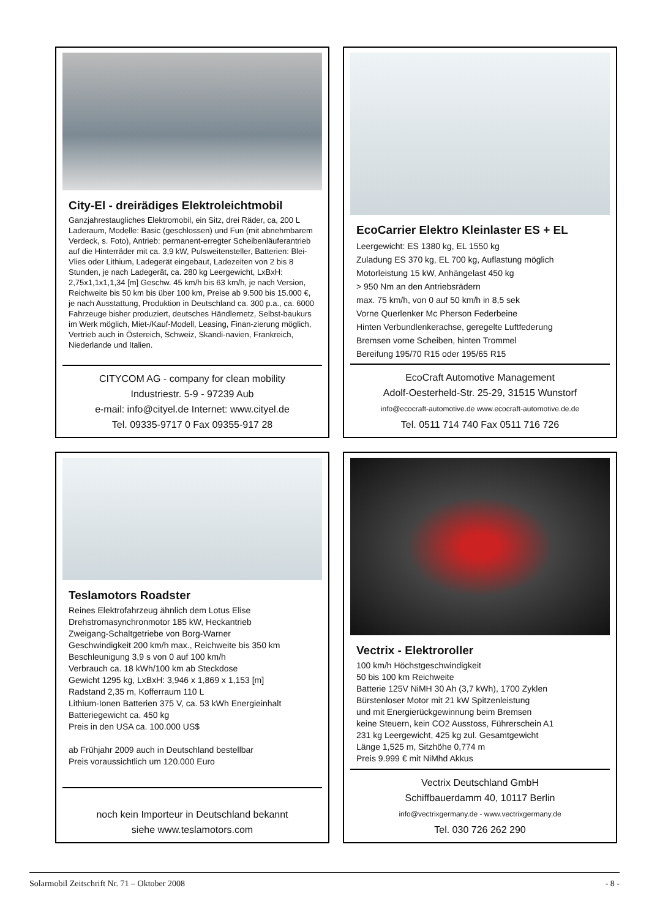City-El - dreirädiges Elektroleichtmobil
Ganzjahrestaugliches Elektromobil, ein Sitz, drei Räder, ca, 200 L Laderaum, Modelle: Basic (geschlossen) und Fun (mit abnehmbarem Verdeck, s. Foto), Antrieb: permanent-erregter Scheibenläuferantrieb auf die Hinterräder mit ca. 3,9 kW, Pulsweitensteller, Batterien: Blei-Vlies oder Lithium, Ladegerät eingebaut, Ladezeiten von 2 bis 8 Stunden, je nach Ladegerät, ca. 280 kg Leergewicht, LxBxH: 2,75x1,1x1,1,34 [m] Geschw. 45 km/h bis 63 km/h, je nach Version, Reichweite bis 50 km bis über 100 km, Preise ab 9.500 bis 15.000 €, je nach Ausstattung, Produktion in Deutschland ca. 300 p.a., ca. 6000 Fahrzeuge bisher produziert, deutsches Händlernetz, Selbst-baukurs im Werk möglich, Miet-/Kauf-Modell, Leasing, Finan-zierung möglich, Vertrieb auch in Östereich, Schweiz, Skandi-navien, Frankreich, Niederlande und Italien.
CITYCOM AG - company for clean mobility
Industriestr. 5-9 - 97239 Aub
e-mail: info@cityel.de Internet: www.cityel.de
Tel. 09335-9717 0 Fax 09355-917 28
EcoCarrier Elektro Kleinlaster ES + EL
Leergewicht: ES 1380 kg, EL 1550 kg
Zuladung ES 370 kg, EL 700 kg, Auflastung möglich
Motorleistung 15 kW, Anhängelast 450 kg
> 950 Nm an den Antriebsrädern
max. 75 km/h, von 0 auf 50 km/h in 8,5 sek
Vorne Querlenker Mc Pherson Federbeine
Hinten Verbundlenkerachse, geregelte Luftfederung
Bremsen vorne Scheiben, hinten Trommel
Bereifung 195/70 R15 oder 195/65 R15
EcoCraft Automotive Management
Adolf-Oesterheld-Str. 25-29, 31515 Wunstorf
info@ecocraft-automotive.de www.ecocraft-automotive.de.de
Tel. 0511 714 740 Fax 0511 716 726
Teslamotors Roadster
Reines Elektrofahrzeug ähnlich dem Lotus Elise
Drehstromasynchronmotor 185 kW, Heckantrieb
Zweigang-Schaltgetriebe von Borg-Warner
Geschwindigkeit 200 km/h max., Reichweite bis 350 km
Beschleunigung 3,9 s von 0 auf 100 km/h
Verbrauch ca. 18 kWh/100 km ab Steckdose
Gewicht 1295 kg, LxBxH: 3,946 x 1,869 x 1,153 [m]
Radstand 2,35 m, Kofferraum 110 L
Lithium-Ionen Batterien 375 V, ca. 53 kWh Energieinhalt
Batteriegewicht ca. 450 kg
Preis in den USA ca. 100.000 US$
ab Frühjahr 2009 auch in Deutschland bestellbar
Preis voraussichtlich um 120.000 Euro
noch kein Importeur in Deutschland bekannt
siehe www.teslamotors.com
Vectrix - Elektroroller
100 km/h Höchstgeschwindigkeit
50 bis 100 km Reichweite
Batterie 125V NiMH 30 Ah (3,7 kWh), 1700 Zyklen
Bürstenloser Motor mit 21 kW Spitzenleistung
und mit Energierückgewinnung beim Bremsen
keine Steuern, kein CO2 Ausstoss, Führerschein A1
231 kg Leergewicht, 425 kg zul. Gesamtgewicht
Länge 1,525 m, Sitzhöhe 0,774 m
Preis 9.999 € mit NiMhd Akkus
Vectrix Deutschland GmbH
Schiffbauerdamm 40, 10117 Berlin
info@vectrixgermany.de - www.vectrixgermany.de
Tel. 030 726 262 290
Solarmobil Zeitschrift Nr. 71 – Oktober 2008 - 8 -